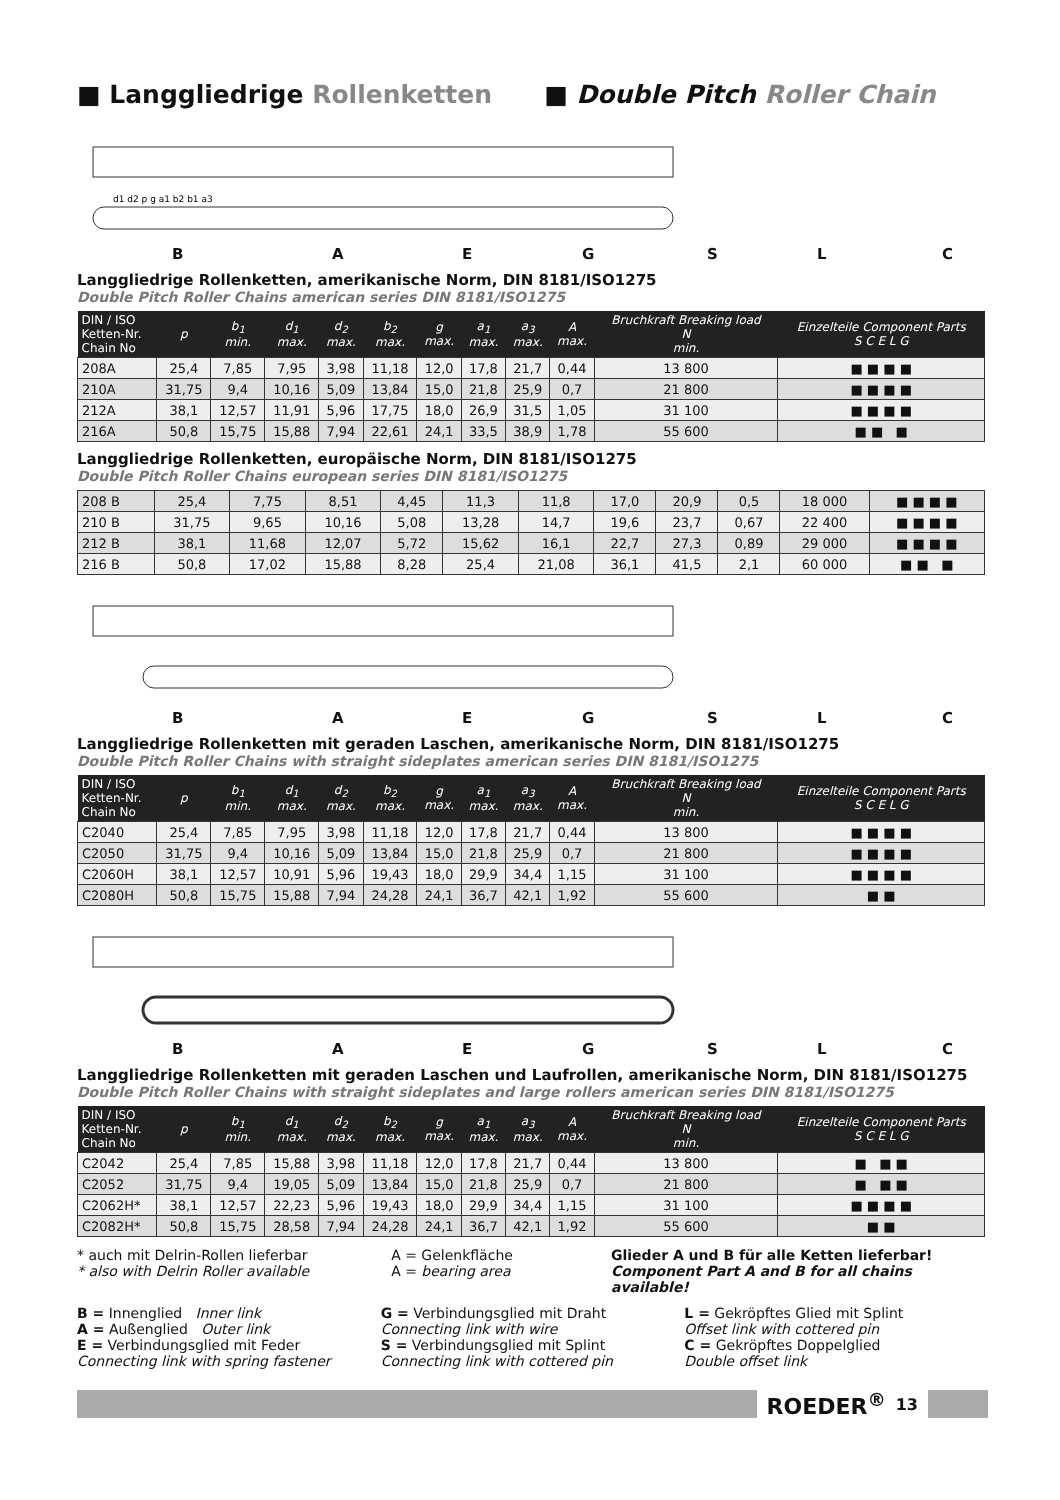■ Langgliedrige Rollenketten ■ Double Pitch Roller Chain
d1 d2 p g a1 b2 b1 a3
BAEGSLC
Langgliedrige Rollenketten, amerikanische Norm, DIN 8181/ISO1275
Double Pitch Roller Chains american series DIN 8181/ISO1275
| DIN / ISO Ketten-Nr. Chain No | p | b<sub>1</sub> min. | d<sub>1</sub> max. | d<sub>2</sub> max. | b<sub>2</sub> max. | g max. | a<sub>1</sub> max. | a<sub>3</sub> max. | A max. | Bruchkraft Breaking load N min. | Einzelteile Component Parts S C E L G |
| --- | --- | --- | --- | --- | --- | --- | --- | --- | --- | --- | --- |
| 208A | 25,4 | 7,85 | 7,95 | 3,98 | 11,18 | 12,0 | 17,8 | 21,7 | 0,44 | 13 800 | ■ ■ ■ ■ |
| 210A | 31,75 | 9,4 | 10,16 | 5,09 | 13,84 | 15,0 | 21,8 | 25,9 | 0,7 | 21 800 | ■ ■ ■ ■ |
| 212A | 38,1 | 12,57 | 11,91 | 5,96 | 17,75 | 18,0 | 26,9 | 31,5 | 1,05 | 31 100 | ■ ■ ■ ■ |
| 216A | 50,8 | 15,75 | 15,88 | 7,94 | 22,61 | 24,1 | 33,5 | 38,9 | 1,78 | 55 600 | ■ ■ ■ |
Langgliedrige Rollenketten, europäische Norm, DIN 8181/ISO1275
Double Pitch Roller Chains european series DIN 8181/ISO1275
| 208 B | 25,4 | 7,75 | 8,51 | 4,45 | 11,3 | 11,8 | 17,0 | 20,9 | 0,5 | 18 000 | ■ ■ ■ ■ |
| 210 B | 31,75 | 9,65 | 10,16 | 5,08 | 13,28 | 14,7 | 19,6 | 23,7 | 0,67 | 22 400 | ■ ■ ■ ■ |
| 212 B | 38,1 | 11,68 | 12,07 | 5,72 | 15,62 | 16,1 | 22,7 | 27,3 | 0,89 | 29 000 | ■ ■ ■ ■ |
| 216 B | 50,8 | 17,02 | 15,88 | 8,28 | 25,4 | 21,08 | 36,1 | 41,5 | 2,1 | 60 000 | ■ ■ ■ |
BAEGSLC
Langgliedrige Rollenketten mit geraden Laschen, amerikanische Norm, DIN 8181/ISO1275
Double Pitch Roller Chains with straight sideplates american series DIN 8181/ISO1275
| DIN / ISO Ketten-Nr. Chain No | p | b<sub>1</sub> min. | d<sub>1</sub> max. | d<sub>2</sub> max. | b<sub>2</sub> max. | g max. | a<sub>1</sub> max. | a<sub>3</sub> max. | A max. | Bruchkraft Breaking load N min. | Einzelteile Component Parts S C E L G |
| --- | --- | --- | --- | --- | --- | --- | --- | --- | --- | --- | --- |
| C2040 | 25,4 | 7,85 | 7,95 | 3,98 | 11,18 | 12,0 | 17,8 | 21,7 | 0,44 | 13 800 | ■ ■ ■ ■ |
| C2050 | 31,75 | 9,4 | 10,16 | 5,09 | 13,84 | 15,0 | 21,8 | 25,9 | 0,7 | 21 800 | ■ ■ ■ ■ |
| C2060H | 38,1 | 12,57 | 10,91 | 5,96 | 19,43 | 18,0 | 29,9 | 34,4 | 1,15 | 31 100 | ■ ■ ■ ■ |
| C2080H | 50,8 | 15,75 | 15,88 | 7,94 | 24,28 | 24,1 | 36,7 | 42,1 | 1,92 | 55 600 | ■ ■ |
BAEGSLC
Langgliedrige Rollenketten mit geraden Laschen und Laufrollen, amerikanische Norm, DIN 8181/ISO1275
Double Pitch Roller Chains with straight sideplates and large rollers american series DIN 8181/ISO1275
| DIN / ISO Ketten-Nr. Chain No | p | b<sub>1</sub> min. | d<sub>1</sub> max. | d<sub>2</sub> max. | b<sub>2</sub> max. | g max. | a<sub>1</sub> max. | a<sub>3</sub> max. | A max. | Bruchkraft Breaking load N min. | Einzelteile Component Parts S C E L G |
| --- | --- | --- | --- | --- | --- | --- | --- | --- | --- | --- | --- |
| C2042 | 25,4 | 7,85 | 15,88 | 3,98 | 11,18 | 12,0 | 17,8 | 21,7 | 0,44 | 13 800 | ■ ■ ■ |
| C2052 | 31,75 | 9,4 | 19,05 | 5,09 | 13,84 | 15,0 | 21,8 | 25,9 | 0,7 | 21 800 | ■ ■ ■ |
| C2062H* | 38,1 | 12,57 | 22,23 | 5,96 | 19,43 | 18,0 | 29,9 | 34,4 | 1,15 | 31 100 | ■ ■ ■ ■ |
| C2082H* | 50,8 | 15,75 | 28,58 | 7,94 | 24,28 | 24,1 | 36,7 | 42,1 | 1,92 | 55 600 | ■ ■ |
* auch mit Delrin-Rollen lieferbar
* also with Delrin Roller available
A = Gelenkfläche
A = bearing area
Glieder A und B für alle Ketten lieferbar!
Component Part A and B for all chains available!
B = Innenglied Inner link
A = Außenglied Outer link
E = Verbindungsglied mit Feder
Connecting link with spring fastener
G = Verbindungsglied mit Draht
Connecting link with wire
S = Verbindungsglied mit Splint
Connecting link with cottered pin
L = Gekröpftes Glied mit Splint
Offset link with cottered pin
C = Gekröpftes Doppelglied
Double offset link
ROEDER<sup>®</sup> 13